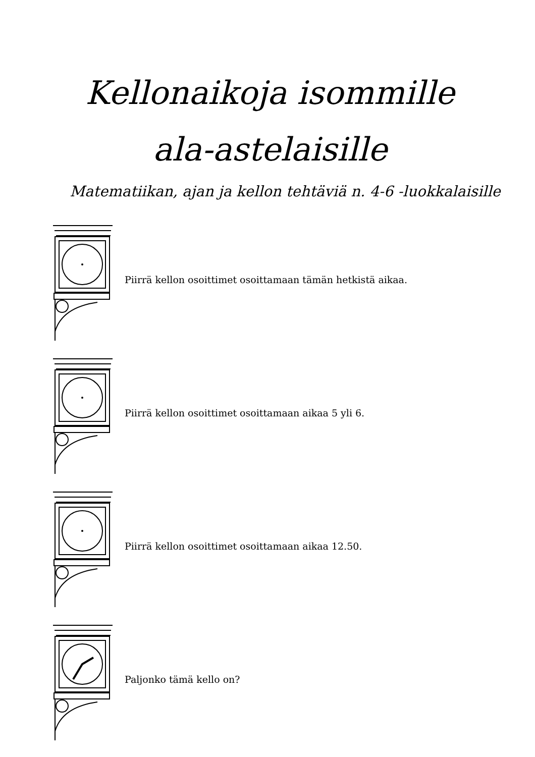Kellonaikoja isommille
ala-astelaisille
Matematiikan, ajan ja kellon tehtäviä n. 4-6 -luokkalaisille
Piirrä kellon osoittimet osoittamaan tämän hetkistä aikaa.
Piirrä kellon osoittimet osoittamaan aikaa 5 yli 6.
Piirrä kellon osoittimet osoittamaan aikaa 12.50.
Paljonko tämä kello on?